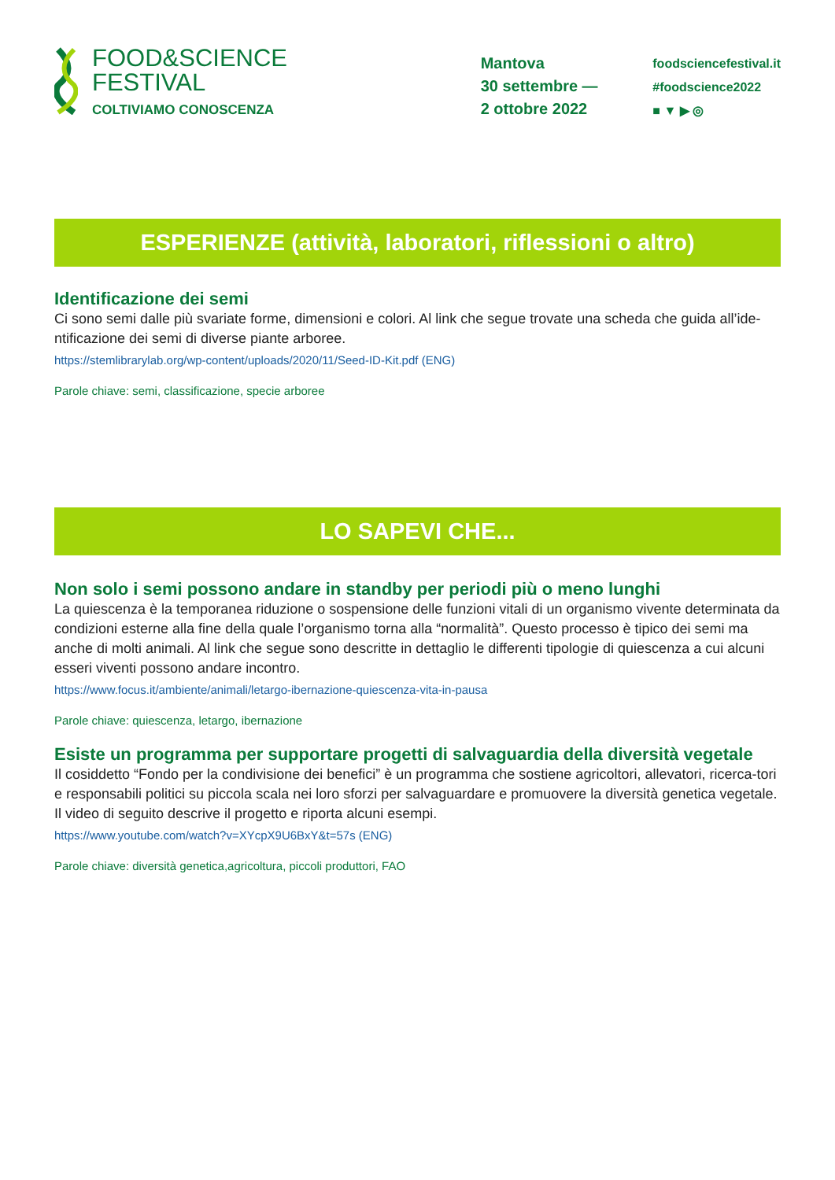FOOD&SCIENCE
FESTIVAL
COLTIVIAMO CONOSCENZA
Mantova
30 settembre —
2 ottobre 2022
foodsciencefestival.it
#foodscience2022
■ ▼ ▶ ◎
ESPERIENZE (attività, laboratori, riflessioni o altro)
Identificazione dei semi
Ci sono semi dalle più svariate forme, dimensioni e colori. Al link che segue trovate una scheda che guida all’ide-ntificazione dei semi di diverse piante arboree.
https://stemlibrarylab.org/wp-content/uploads/2020/11/Seed-ID-Kit.pdf (ENG)
Parole chiave: semi, classificazione, specie arboree
LO SAPEVI CHE...
Non solo i semi possono andare in standby per periodi più o meno lunghi
La quiescenza è la temporanea riduzione o sospensione delle funzioni vitali di un organismo vivente determinata da condizioni esterne alla fine della quale l’organismo torna alla “normalità”. Questo processo è tipico dei semi ma anche di molti animali. Al link che segue sono descritte in dettaglio le differenti tipologie di quiescenza a cui alcuni esseri viventi possono andare incontro.
https://www.focus.it/ambiente/animali/letargo-ibernazione-quiescenza-vita-in-pausa
Parole chiave: quiescenza, letargo, ibernazione
Esiste un programma per supportare progetti di salvaguardia della diversità vegetale
Il cosiddetto “Fondo per la condivisione dei benefici” è un programma che sostiene agricoltori, allevatori, ricerca-tori e responsabili politici su piccola scala nei loro sforzi per salvaguardare e promuovere la diversità genetica vegetale. Il video di seguito descrive il progetto e riporta alcuni esempi.
https://www.youtube.com/watch?v=XYcpX9U6BxY&t=57s (ENG)
Parole chiave: diversità genetica,agricoltura, piccoli produttori, FAO